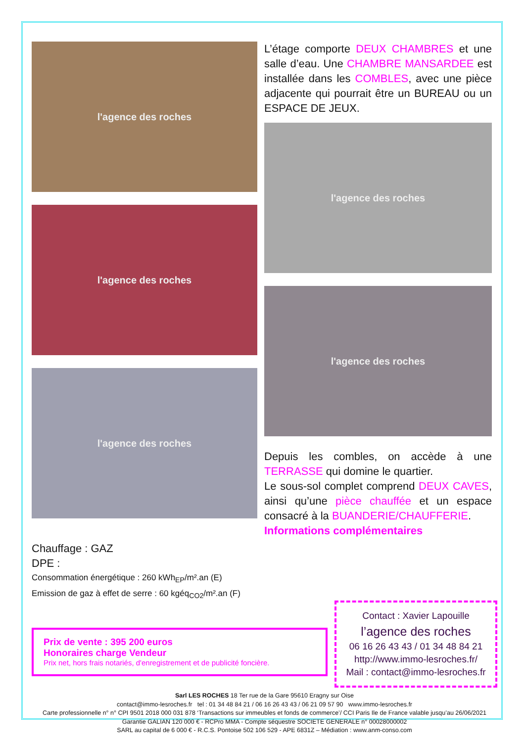l'agence des roches
l'agence des roches
l'agence des roches
L’étage comporte DEUX CHAMBRES et une salle d’eau. Une CHAMBRE MANSARDEE est installée dans les COMBLES, avec une pièce adjacente qui pourrait être un BUREAU ou un ESPACE DE JEUX.
l'agence des roches
l'agence des roches
Depuis les combles, on accède à une TERRASSE qui domine le quartier.
Le sous-sol complet comprend DEUX CAVES, ainsi qu’une pièce chauffée et un espace consacré à la BUANDERIE/CHAUFFERIE.
Informations complémentaires
Chauffage : GAZ
DPE :
Consommation énergétique : 260 kWh<sub>EP</sub>/m².an (E)
Emission de gaz à effet de serre : 60 kgéq<sub>CO2</sub>/m².an (F)
Prix de vente : 395 200 euros
Honoraires charge Vendeur
Prix net, hors frais notariés, d'enregistrement et de publicité foncière.
Contact : Xavier Lapouille
l’agence des roches
06 16 26 43 43 / 01 34 48 84 21
http://www.immo-lesroches.fr/
Mail : contact@immo-lesroches.fr
Sarl LES ROCHES 18 Ter rue de la Gare 95610 Eragny sur Oise
contact@immo-lesroches.fr tel : 01 34 48 84 21 / 06 16 26 43 43 / 06 21 09 57 90 www.immo-lesroches.fr
Carte professionnelle n° n° CPI 9501 2018 000 031 878 ‘Transactions sur immeubles et fonds de commerce’/ CCI Paris Ile de France valable jusqu’au 26/06/2021
Garantie GALIAN 120 000 € - RCPro MMA - Compte séquestre SOCIETE GENERALE n° 00028000002
SARL au capital de 6 000 € - R.C.S. Pontoise 502 106 529 - APE 6831Z – Médiation : www.anm-conso.com